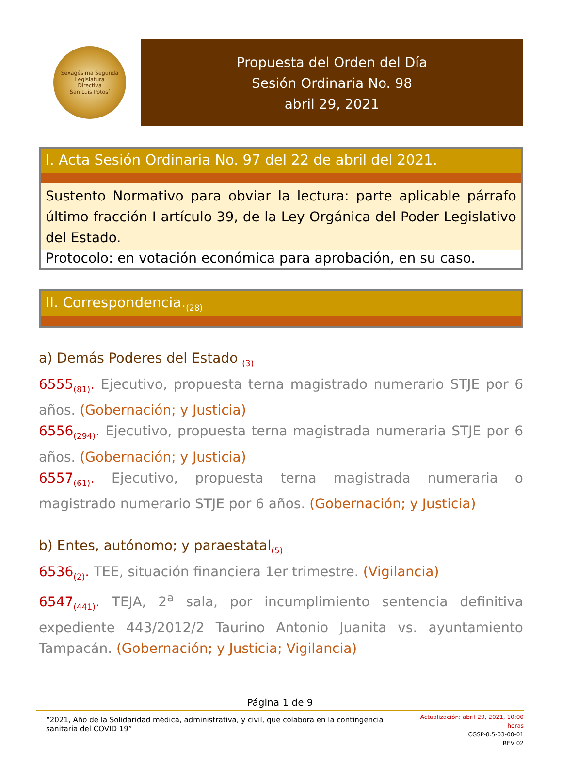Sexagésima Segunda Legislatura
Directiva
San Luis Potosí
Propuesta del Orden del Día
Sesión Ordinaria No. 98
abril 29, 2021
I. Acta Sesión Ordinaria No. 97 del 22 de abril del 2021.
Sustento Normativo para obviar la lectura: parte aplicable párrafo último fracción I artículo 39, de la Ley Orgánica del Poder Legislativo del Estado.
Protocolo: en votación económica para aprobación, en su caso.
II. Correspondencia.<sub>(28)</sub>
a) Demás Poderes del Estado <sub>(3)</sub>
6555<sub>(81)</sub>. Ejecutivo, propuesta terna magistrado numerario STJE por 6 años. (Gobernación; y Justicia)
6556<sub>(294)</sub>. Ejecutivo, propuesta terna magistrada numeraria STJE por 6 años. (Gobernación; y Justicia)
6557<sub>(61)</sub>. Ejecutivo, propuesta terna magistrada numeraria o magistrado numerario STJE por 6 años. (Gobernación; y Justicia)
b) Entes, autónomo; y paraestatal<sub>(5)</sub>
6536<sub>(2)</sub>. TEE, situación financiera 1er trimestre. (Vigilancia)
6547<sub>(441)</sub>. TEJA, 2<sup>a</sup> sala, por incumplimiento sentencia definitiva expediente 443/2012/2 Taurino Antonio Juanita vs. ayuntamiento Tampacán. (Gobernación; y Justicia; Vigilancia)
Página 1 de 9
“2021, Año de la Solidaridad médica, administrativa, y civil, que colabora en la contingencia sanitaria del COVID 19”
Actualización: abril 29, 2021, 10:00 horas
CGSP-8.5-03-00-01
REV 02